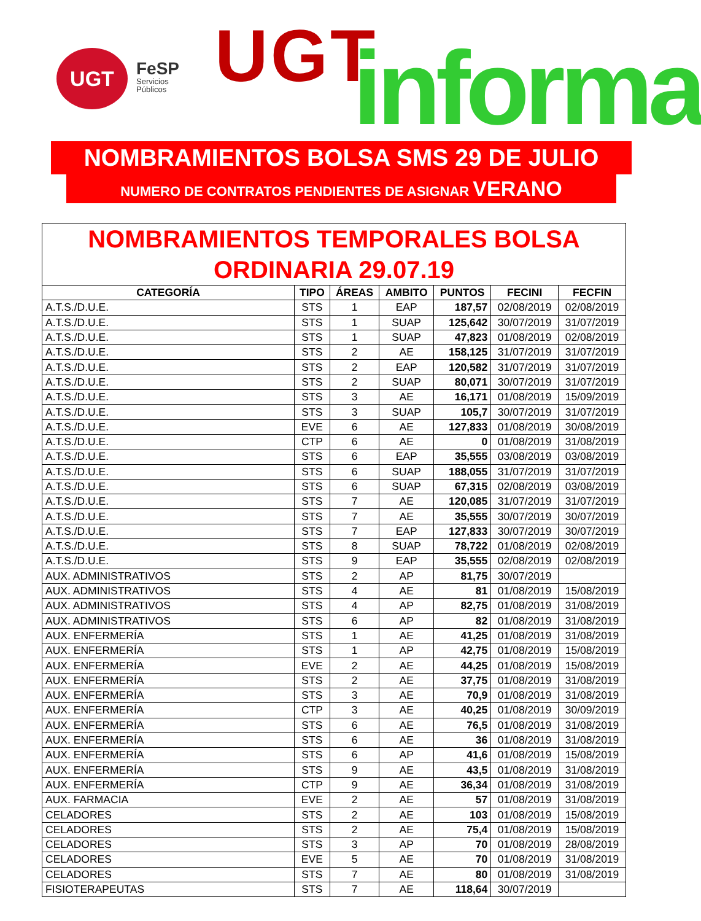UGT
FeSP
Servicios
Públicos
UGT informa
NOMBRAMIENTOS BOLSA SMS 29 DE JULIO
NUMERO DE CONTRATOS PENDIENTES DE ASIGNAR VERANO
| NOMBRAMIENTOS TEMPORALES BOLSA ORDINARIA 29.07.19 | | | | | | |
| --- | --- | --- | --- | --- | --- | --- |
| CATEGORÍA | TIPO | ÁREAS | AMBITO | PUNTOS | FECINI | FECFIN |
| A.T.S./D.U.E. | STS | 1 | EAP | 187,57 | 02/08/2019 | 02/08/2019 |
| A.T.S./D.U.E. | STS | 1 | SUAP | 125,642 | 30/07/2019 | 31/07/2019 |
| A.T.S./D.U.E. | STS | 1 | SUAP | 47,823 | 01/08/2019 | 02/08/2019 |
| A.T.S./D.U.E. | STS | 2 | AE | 158,125 | 31/07/2019 | 31/07/2019 |
| A.T.S./D.U.E. | STS | 2 | EAP | 120,582 | 31/07/2019 | 31/07/2019 |
| A.T.S./D.U.E. | STS | 2 | SUAP | 80,071 | 30/07/2019 | 31/07/2019 |
| A.T.S./D.U.E. | STS | 3 | AE | 16,171 | 01/08/2019 | 15/09/2019 |
| A.T.S./D.U.E. | STS | 3 | SUAP | 105,7 | 30/07/2019 | 31/07/2019 |
| A.T.S./D.U.E. | EVE | 6 | AE | 127,833 | 01/08/2019 | 30/08/2019 |
| A.T.S./D.U.E. | CTP | 6 | AE | 0 | 01/08/2019 | 31/08/2019 |
| A.T.S./D.U.E. | STS | 6 | EAP | 35,555 | 03/08/2019 | 03/08/2019 |
| A.T.S./D.U.E. | STS | 6 | SUAP | 188,055 | 31/07/2019 | 31/07/2019 |
| A.T.S./D.U.E. | STS | 6 | SUAP | 67,315 | 02/08/2019 | 03/08/2019 |
| A.T.S./D.U.E. | STS | 7 | AE | 120,085 | 31/07/2019 | 31/07/2019 |
| A.T.S./D.U.E. | STS | 7 | AE | 35,555 | 30/07/2019 | 30/07/2019 |
| A.T.S./D.U.E. | STS | 7 | EAP | 127,833 | 30/07/2019 | 30/07/2019 |
| A.T.S./D.U.E. | STS | 8 | SUAP | 78,722 | 01/08/2019 | 02/08/2019 |
| A.T.S./D.U.E. | STS | 9 | EAP | 35,555 | 02/08/2019 | 02/08/2019 |
| AUX. ADMINISTRATIVOS | STS | 2 | AP | 81,75 | 30/07/2019 | |
| AUX. ADMINISTRATIVOS | STS | 4 | AE | 81 | 01/08/2019 | 15/08/2019 |
| AUX. ADMINISTRATIVOS | STS | 4 | AP | 82,75 | 01/08/2019 | 31/08/2019 |
| AUX. ADMINISTRATIVOS | STS | 6 | AP | 82 | 01/08/2019 | 31/08/2019 |
| AUX. ENFERMERÍA | STS | 1 | AE | 41,25 | 01/08/2019 | 31/08/2019 |
| AUX. ENFERMERÍA | STS | 1 | AP | 42,75 | 01/08/2019 | 15/08/2019 |
| AUX. ENFERMERÍA | EVE | 2 | AE | 44,25 | 01/08/2019 | 15/08/2019 |
| AUX. ENFERMERÍA | STS | 2 | AE | 37,75 | 01/08/2019 | 31/08/2019 |
| AUX. ENFERMERÍA | STS | 3 | AE | 70,9 | 01/08/2019 | 31/08/2019 |
| AUX. ENFERMERÍA | CTP | 3 | AE | 40,25 | 01/08/2019 | 30/09/2019 |
| AUX. ENFERMERÍA | STS | 6 | AE | 76,5 | 01/08/2019 | 31/08/2019 |
| AUX. ENFERMERÍA | STS | 6 | AE | 36 | 01/08/2019 | 31/08/2019 |
| AUX. ENFERMERÍA | STS | 6 | AP | 41,6 | 01/08/2019 | 15/08/2019 |
| AUX. ENFERMERÍA | STS | 9 | AE | 43,5 | 01/08/2019 | 31/08/2019 |
| AUX. ENFERMERÍA | CTP | 9 | AE | 36,34 | 01/08/2019 | 31/08/2019 |
| AUX. FARMACIA | EVE | 2 | AE | 57 | 01/08/2019 | 31/08/2019 |
| CELADORES | STS | 2 | AE | 103 | 01/08/2019 | 15/08/2019 |
| CELADORES | STS | 2 | AE | 75,4 | 01/08/2019 | 15/08/2019 |
| CELADORES | STS | 3 | AP | 70 | 01/08/2019 | 28/08/2019 |
| CELADORES | EVE | 5 | AE | 70 | 01/08/2019 | 31/08/2019 |
| CELADORES | STS | 7 | AE | 80 | 01/08/2019 | 31/08/2019 |
| FISIOTERAPEUTAS | STS | 7 | AE | 118,64 | 30/07/2019 | |